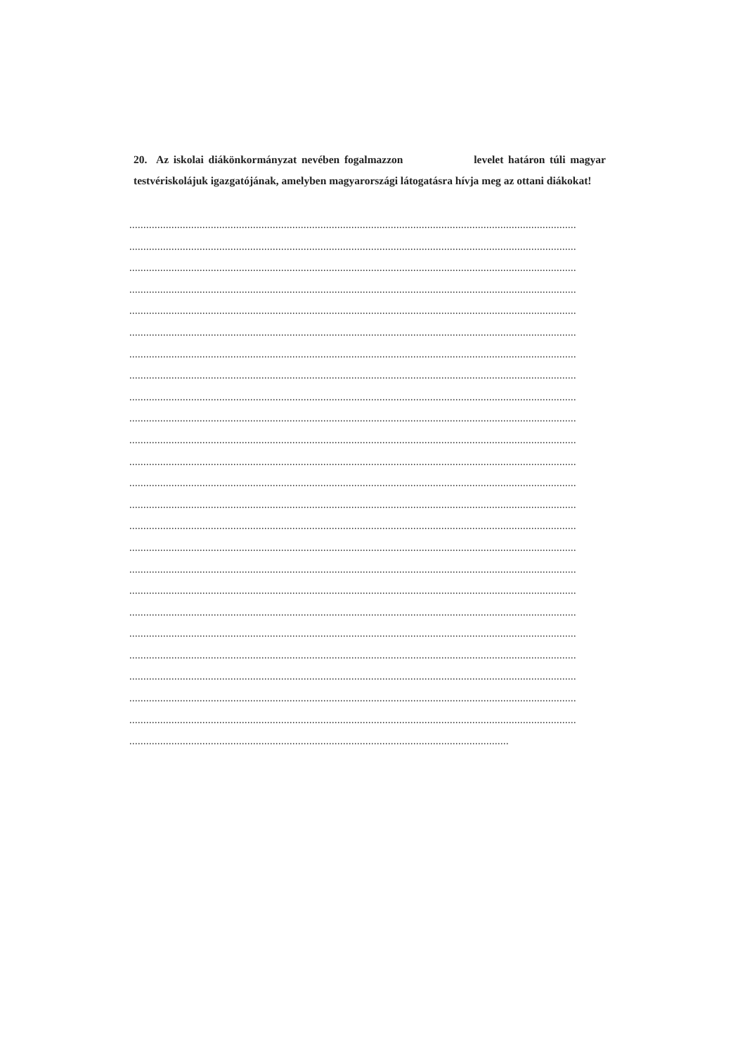20. Az iskolai diákönkormányzat nevében fogalmazzon levelet határon túli magyar testvériskolájuk igazgatójának, amelyben magyarországi látogatásra hívja meg az ottani diákokat!
...............................................................................................................................................................
...............................................................................................................................................................
...............................................................................................................................................................
...............................................................................................................................................................
...............................................................................................................................................................
...............................................................................................................................................................
...............................................................................................................................................................
...............................................................................................................................................................
...............................................................................................................................................................
...............................................................................................................................................................
...............................................................................................................................................................
...............................................................................................................................................................
...............................................................................................................................................................
...............................................................................................................................................................
...............................................................................................................................................................
...............................................................................................................................................................
...............................................................................................................................................................
...............................................................................................................................................................
...............................................................................................................................................................
...............................................................................................................................................................
...............................................................................................................................................................
...............................................................................................................................................................
...............................................................................................................................................................
...............................................................................................................................................................
.......................................................................................................................................